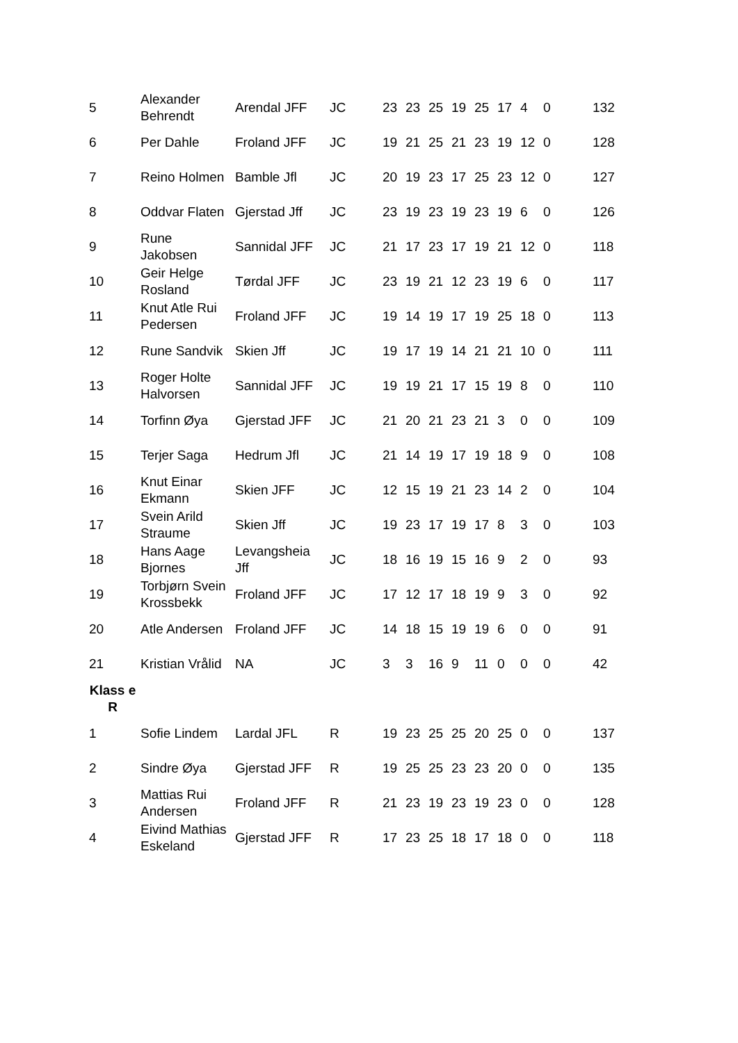| 5 | Alexander Behrendt | Arendal JFF | JC | 23 | 23 | 25 | 19 | 25 | 17 | 4 | 0 | 132 |
| 6 | Per Dahle | Froland JFF | JC | 19 | 21 | 25 | 21 | 23 | 19 | 12 | 0 | 128 |
| 7 | Reino Holmen | Bamble Jfl | JC | 20 | 19 | 23 | 17 | 25 | 23 | 12 | 0 | 127 |
| 8 | Oddvar Flaten | Gjerstad Jff | JC | 23 | 19 | 23 | 19 | 23 | 19 | 6 | 0 | 126 |
| 9 | Rune Jakobsen | Sannidal JFF | JC | 21 | 17 | 23 | 17 | 19 | 21 | 12 | 0 | 118 |
| 10 | Geir Helge Rosland | Tørdal JFF | JC | 23 | 19 | 21 | 12 | 23 | 19 | 6 | 0 | 117 |
| 11 | Knut Atle Rui Pedersen | Froland JFF | JC | 19 | 14 | 19 | 17 | 19 | 25 | 18 | 0 | 113 |
| 12 | Rune Sandvik | Skien Jff | JC | 19 | 17 | 19 | 14 | 21 | 21 | 10 | 0 | 111 |
| 13 | Roger Holte Halvorsen | Sannidal JFF | JC | 19 | 19 | 21 | 17 | 15 | 19 | 8 | 0 | 110 |
| 14 | Torfinn Øya | Gjerstad JFF | JC | 21 | 20 | 21 | 23 | 21 | 3 | 0 | 0 | 109 |
| 15 | Terjer Saga | Hedrum Jfl | JC | 21 | 14 | 19 | 17 | 19 | 18 | 9 | 0 | 108 |
| 16 | Knut Einar Ekmann | Skien JFF | JC | 12 | 15 | 19 | 21 | 23 | 14 | 2 | 0 | 104 |
| 17 | Svein Arild Straume | Skien Jff | JC | 19 | 23 | 17 | 19 | 17 | 8 | 3 | 0 | 103 |
| 18 | Hans Aage Bjornes | Levangsheia Jff | JC | 18 | 16 | 19 | 15 | 16 | 9 | 2 | 0 | 93 |
| 19 | Torbjørn Svein Krossbekk | Froland JFF | JC | 17 | 12 | 17 | 18 | 19 | 9 | 3 | 0 | 92 |
| 20 | Atle Andersen | Froland JFF | JC | 14 | 18 | 15 | 19 | 19 | 6 | 0 | 0 | 91 |
| 21 | Kristian Vrålid | NA | JC | 3 | 3 | 16 | 9 | 11 | 0 | 0 | 0 | 42 |
| Klass e R | | | | | | | | | | | | |
| 1 | Sofie Lindem | Lardal JFL | R | 19 | 23 | 25 | 25 | 20 | 25 | 0 | 0 | 137 |
| 2 | Sindre Øya | Gjerstad JFF | R | 19 | 25 | 25 | 23 | 23 | 20 | 0 | 0 | 135 |
| 3 | Mattias Rui Andersen | Froland JFF | R | 21 | 23 | 19 | 23 | 19 | 23 | 0 | 0 | 128 |
| 4 | Eivind Mathias Eskeland | Gjerstad JFF | R | 17 | 23 | 25 | 18 | 17 | 18 | 0 | 0 | 118 |